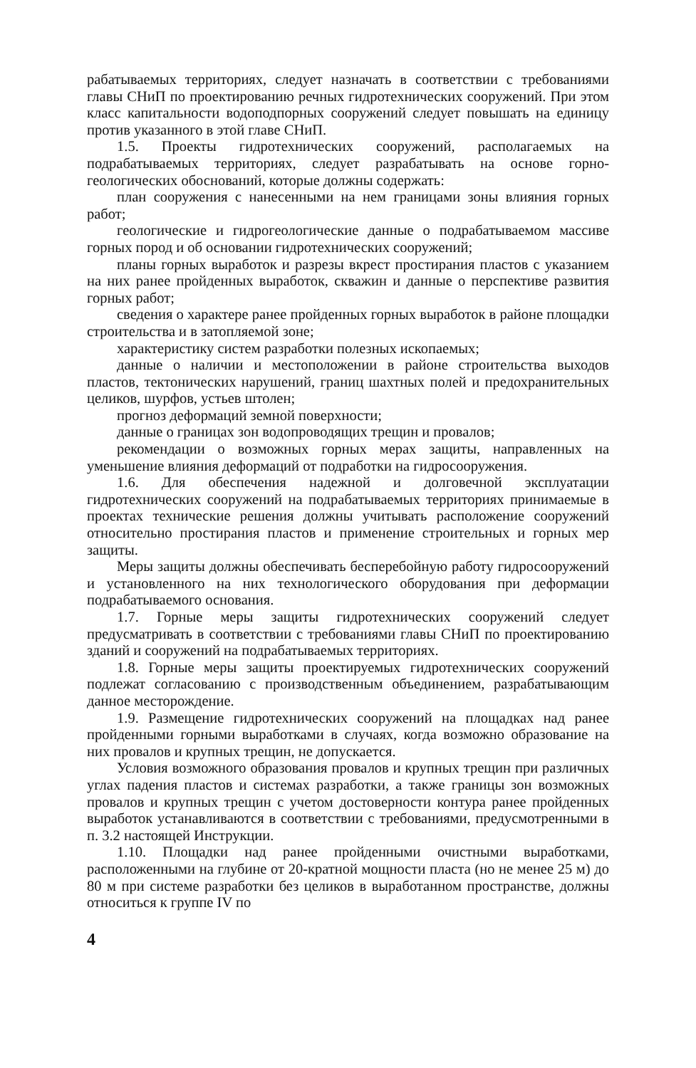рабатываемых территориях, следует назначать в соответствии с требованиями главы СНиП по проектированию речных гидротехнических сооружений. При этом класс капитальности водоподпорных сооружений следует повышать на единицу против указанного в этой главе СНиП.
1.5. Проекты гидротехнических сооружений, располагаемых на подрабатываемых территориях, следует разрабатывать на основе горно-геологических обоснований, которые должны содержать:
план сооружения с нанесенными на нем границами зоны влияния горных работ;
геологические и гидрогеологические данные о подрабатываемом массиве горных пород и об основании гидротехнических сооружений;
планы горных выработок и разрезы вкрест простирания пластов с указанием на них ранее пройденных выработок, скважин и данные о перспективе развития горных работ;
сведения о характере ранее пройденных горных выработок в районе площадки строительства и в затопляемой зоне;
характеристику систем разработки полезных ископаемых;
данные о наличии и местоположении в районе строительства выходов пластов, тектонических нарушений, границ шахтных полей и предохранительных целиков, шурфов, устьев штолен;
прогноз деформаций земной поверхности;
данные о границах зон водопроводящих трещин и провалов;
рекомендации о возможных горных мерах защиты, направленных на уменьшение влияния деформаций от подработки на гидросооружения.
1.6. Для обеспечения надежной и долговечной эксплуатации гидротехнических сооружений на подрабатываемых территориях принимаемые в проектах технические решения должны учитывать расположение сооружений относительно простирания пластов и применение строительных и горных мер защиты.
Меры защиты должны обеспечивать бесперебойную работу гидросооружений и установленного на них технологического оборудования при деформации подрабатываемого основания.
1.7. Горные меры защиты гидротехнических сооружений следует предусматривать в соответствии с требованиями главы СНиП по проектированию зданий и сооружений на подрабатываемых территориях.
1.8. Горные меры защиты проектируемых гидротехнических сооружений подлежат согласованию с производственным объединением, разрабатывающим данное месторождение.
1.9. Размещение гидротехнических сооружений на площадках над ранее пройденными горными выработками в случаях, когда возможно образование на них провалов и крупных трещин, не допускается.
Условия возможного образования провалов и крупных трещин при различных углах падения пластов и системах разработки, а также границы зон возможных провалов и крупных трещин с учетом достоверности контура ранее пройденных выработок устанавливаются в соответствии с требованиями, предусмотренными в п. 3.2 настоящей Инструкции.
1.10. Площадки над ранее пройденными очистными выработками, расположенными на глубине от 20-кратной мощности пласта (но не менее 25 м) до 80 м при системе разработки без целиков в выработанном пространстве, должны относиться к группе IV по
4